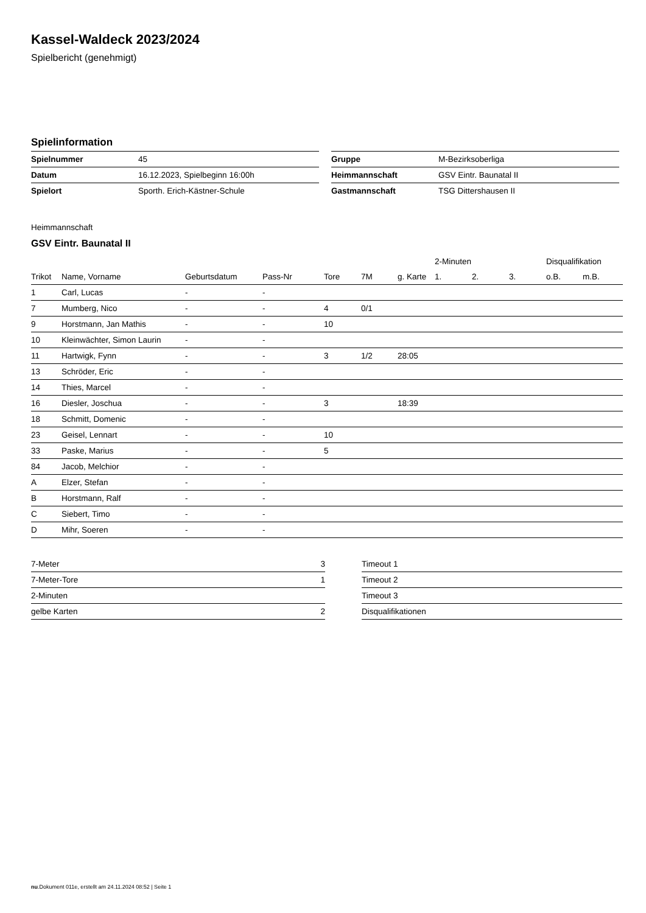Kassel-Waldeck 2023/2024
Spielbericht (genehmigt)
Spielinformation
| Spielnummer | 45 |
| Datum | 16.12.2023, Spielbeginn 16:00h |
| Spielort | Sporth. Erich-Kästner-Schule |
| Gruppe | M-Bezirksoberliga |
| Heimmannschaft | GSV Eintr. Baunatal II |
| Gastmannschaft | TSG Dittershausen II |
Heimmannschaft
GSV Eintr. Baunatal II
| | | | | | | | 2-Minuten | | | Disqualifikation | |
| --- | --- | --- | --- | --- | --- | --- | --- | --- | --- | --- | --- |
| Trikot | Name, Vorname | Geburtsdatum | Pass-Nr | Tore | 7M | g. Karte | 1. | 2. | 3. | o.B. | m.B. |
| 1 | Carl, Lucas | - | - | | | | | | | | |
| 7 | Mumberg, Nico | - | - | 4 | 0/1 | | | | | | |
| 9 | Horstmann, Jan Mathis | - | - | 10 | | | | | | | |
| 10 | Kleinwächter, Simon Laurin | - | - | | | | | | | | |
| 11 | Hartwigk, Fynn | - | - | 3 | 1/2 | 28:05 | | | | | |
| 13 | Schröder, Eric | - | - | | | | | | | | |
| 14 | Thies, Marcel | - | - | | | | | | | | |
| 16 | Diesler, Joschua | - | - | 3 | | 18:39 | | | | | |
| 18 | Schmitt, Domenic | - | - | | | | | | | | |
| 23 | Geisel, Lennart | - | - | 10 | | | | | | | |
| 33 | Paske, Marius | - | - | 5 | | | | | | | |
| 84 | Jacob, Melchior | - | - | | | | | | | | |
| A | Elzer, Stefan | - | - | | | | | | | | |
| B | Horstmann, Ralf | - | - | | | | | | | | |
| C | Siebert, Timo | - | - | | | | | | | | |
| D | Mihr, Soeren | - | - | | | | | | | | |
| 7-Meter | 3 |
| 7-Meter-Tore | 1 |
| 2-Minuten | |
| gelbe Karten | 2 |
| Timeout 1 |
| Timeout 2 |
| Timeout 3 |
| Disqualifikationen |
nu.Dokument 011e, erstellt am 24.11.2024 08:52 | Seite 1